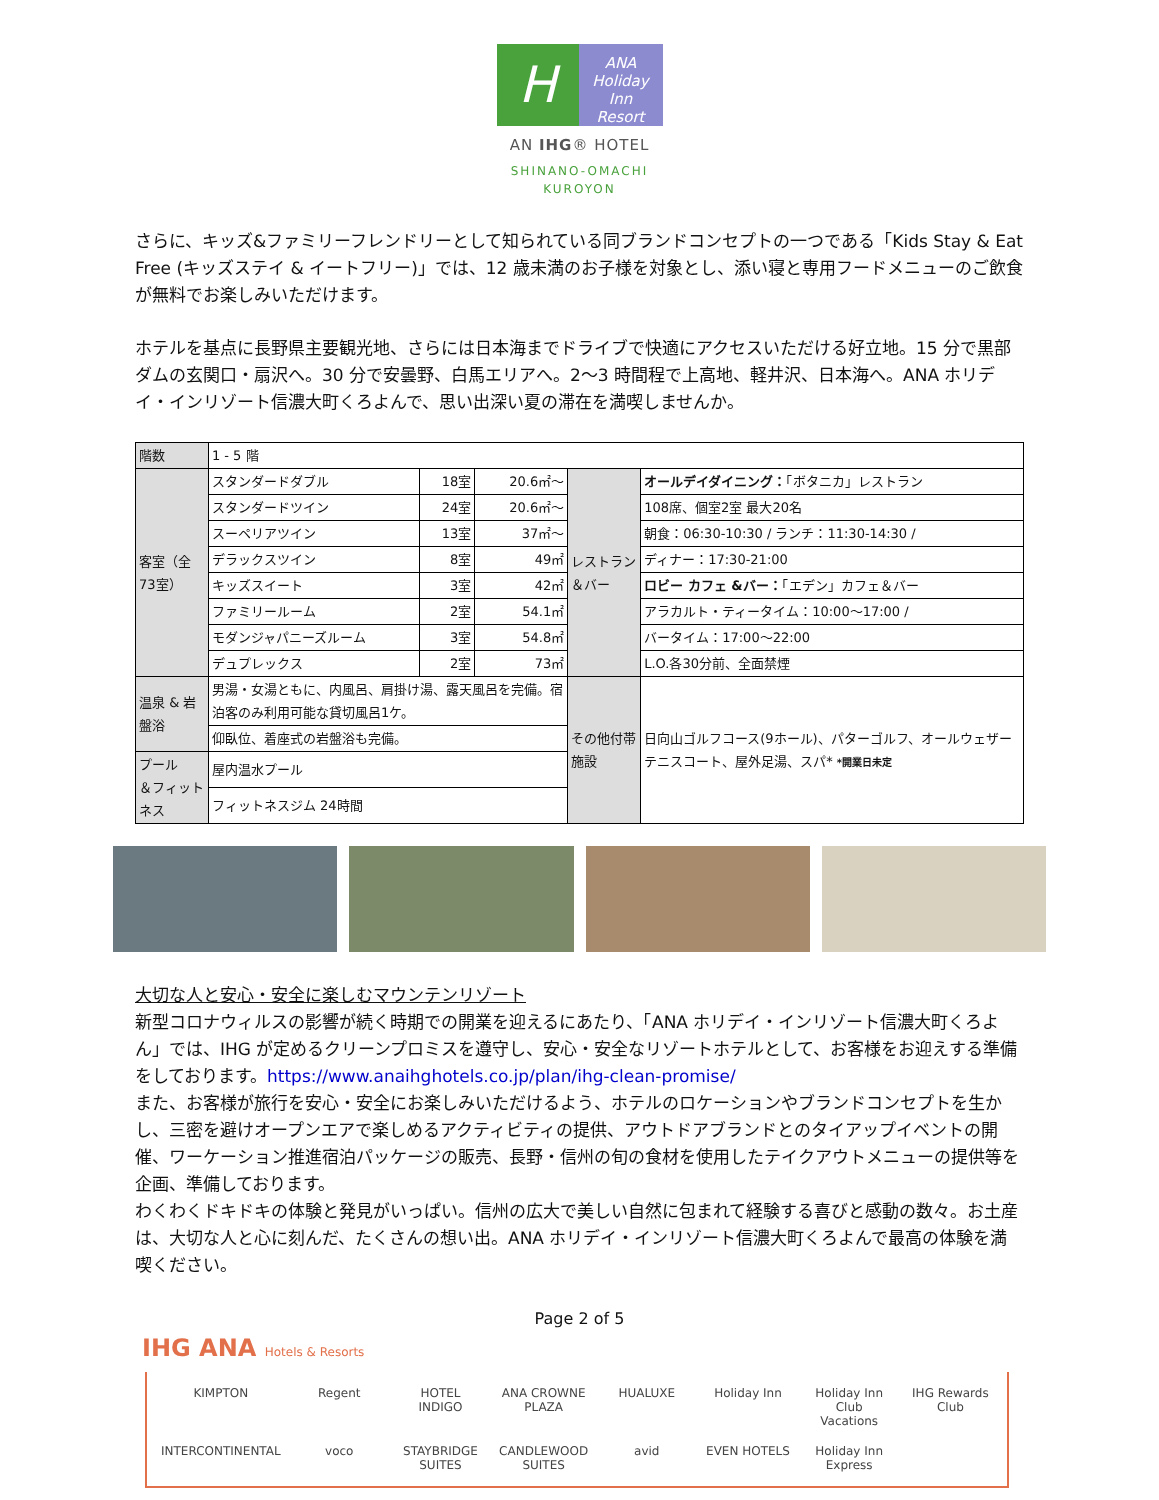H
ANA
Holiday Inn
Resort
AN IHG® HOTEL
SHINANO-OMACHI
KUROYON
さらに、キッズ&ファミリーフレンドリーとして知られている同ブランドコンセプトの一つである「Kids Stay & Eat Free (キッズステイ & イートフリー)」では、12 歳未満のお子様を対象とし、添い寝と専用フードメニューのご飲食が無料でお楽しみいただけます。
ホテルを基点に長野県主要観光地、さらには日本海までドライブで快適にアクセスいただける好立地。15 分で黒部ダムの玄関口・扇沢へ。30 分で安曇野、白馬エリアへ。2～3 時間程で上高地、軽井沢、日本海へ。ANA ホリデイ・インリゾート信濃大町くろよんで、思い出深い夏の滞在を満喫しませんか。
| 階数 | 1 - 5 階 | | | | |
| 客室（全73室） | スタンダードダブル | 18室 | 20.6㎡～ | レストラン＆バー | オールデイダイニング： 「ボタニカ」レストラン |
| | スタンダードツイン | 24室 | 20.6㎡～ | | 108席、個室2室 最大20名 |
| | スーペリアツイン | 13室 | 37㎡～ | | 朝食：06:30-10:30 / ランチ：11:30-14:30 / |
| | デラックスツイン | 8室 | 49㎡ | | ディナー：17:30-21:00 |
| | キッズスイート | 3室 | 42㎡ | | ロビー カフェ &バー： 「エデン」カフェ＆バー |
| | ファミリールーム | 2室 | 54.1㎡ | | アラカルト・ティータイム：10:00～17:00 / |
| | モダンジャパニーズルーム | 3室 | 54.8㎡ | | バータイム：17:00～22:00 |
| | デュプレックス | 2室 | 73㎡ | | L.O.各30分前、全面禁煙 |
| 温泉 & 岩盤浴 | 男湯・女湯ともに、内風呂、肩掛け湯、露天風呂を完備。宿泊客のみ利用可能な貸切風呂1ケ。 | | | その他付帯施設 | 日向山ゴルフコース(9ホール)、パターゴルフ、オールウェザーテニスコート、屋外足湯、スパ* *開業日未定 |
| | 仰臥位、着座式の岩盤浴も完備。 | | | | |
| プール ＆フィットネス | 屋内温水プール | | | | |
| | フィットネスジム 24時間 | | | | |
大切な人と安心・安全に楽しむマウンテンリゾート
新型コロナウィルスの影響が続く時期での開業を迎えるにあたり、「ANA ホリデイ・インリゾート信濃大町くろよん」では、IHG が定めるクリーンプロミスを遵守し、安心・安全なリゾートホテルとして、お客様をお迎えする準備をしております。https://www.anaihghotels.co.jp/plan/ihg-clean-promise/
また、お客様が旅行を安心・安全にお楽しみいただけるよう、ホテルのロケーションやブランドコンセプトを生かし、三密を避けオープンエアで楽しめるアクティビティの提供、アウトドアブランドとのタイアップイベントの開催、ワーケーション推進宿泊パッケージの販売、長野・信州の旬の食材を使用したテイクアウトメニューの提供等を企画、準備しております。
わくわくドキドキの体験と発見がいっぱい。信州の広大で美しい自然に包まれて経験する喜びと感動の数々。お土産は、大切な人と心に刻んだ、たくさんの想い出。ANA ホリデイ・インリゾート信濃大町くろよんで最高の体験を満喫ください。
Page 2 of 5
IHG ANA Hotels & Resorts
KIMPTON Regent HOTEL INDIGO ANA CROWNE PLAZA HUALUXE Holiday Inn Holiday Inn Club Vacations IHG Rewards Club INTERCONTINENTAL voco STAYBRIDGE SUITES CANDLEWOOD SUITES avid EVEN HOTELS Holiday Inn Express